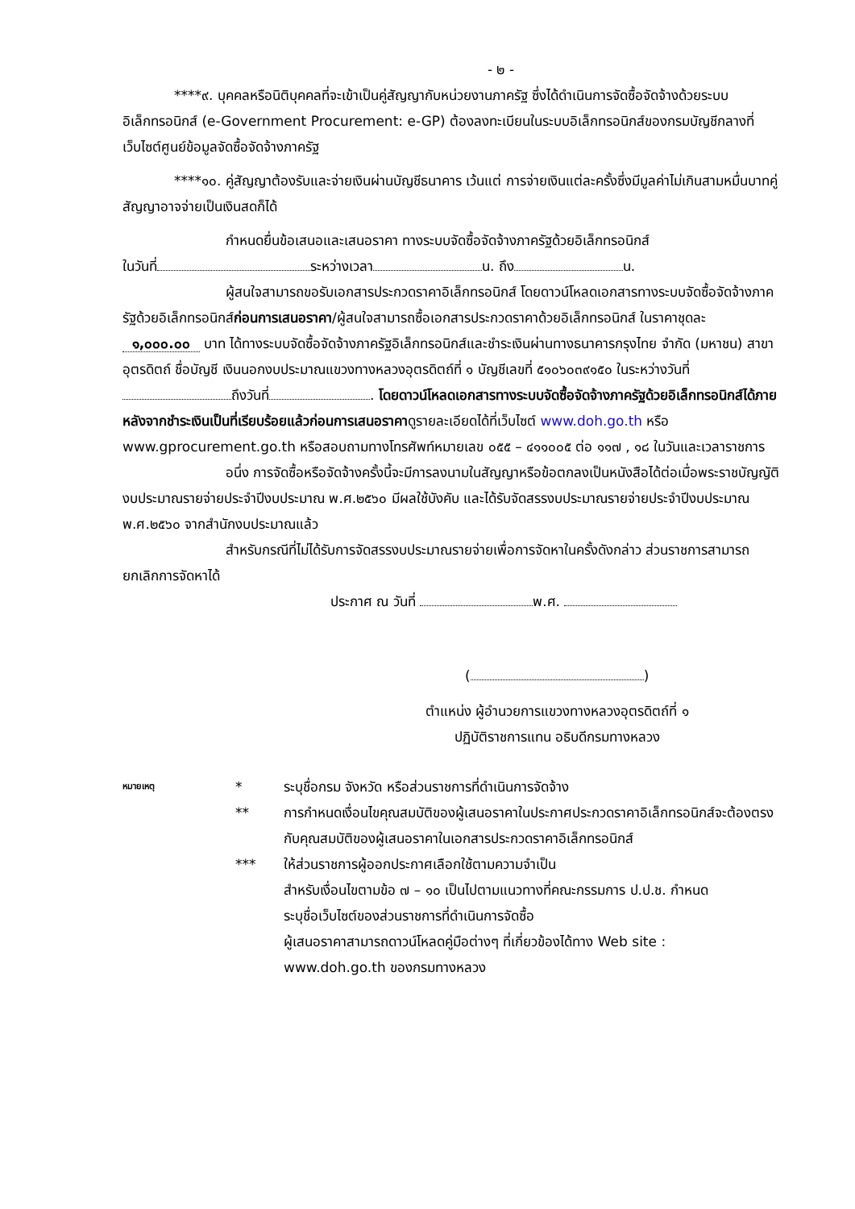- ๒ -
****๙. บุคคลหรือนิติบุคคลที่จะเข้าเป็นคู่สัญญากับหน่วยงานภาครัฐ ซึ่งได้ดำเนินการจัดซื้อจัดจ้างด้วยระบบอิเล็กทรอนิกส์ (e-Government Procurement: e-GP) ต้องลงทะเบียนในระบบอิเล็กทรอนิกส์ของกรมบัญชีกลางที่เว็บไซต์ศูนย์ข้อมูลจัดซื้อจัดจ้างภาครัฐ
****๑๐. คู่สัญญาต้องรับและจ่ายเงินผ่านบัญชีธนาคาร เว้นแต่ การจ่ายเงินแต่ละครั้งซึ่งมีมูลค่าไม่เกินสามหมื่นบาทคู่สัญญาอาจจ่ายเป็นเงินสดก็ได้
กำหนดยื่นข้อเสนอและเสนอราคา ทางระบบจัดซื้อจัดจ้างภาครัฐด้วยอิเล็กทรอนิกส์
ในวันที่ ระหว่างเวลา น. ถึง น.
ผู้สนใจสามารถขอรับเอกสารประกวดราคาอิเล็กทรอนิกส์ โดยดาวน์โหลดเอกสารทางระบบจัดซื้อจัดจ้างภาครัฐด้วยอิเล็กทรอนิกส์ก่อนการเสนอราคา/ผู้สนใจสามารถซื้อเอกสารประกวดราคาด้วยอิเล็กทรอนิกส์ ในราคาชุดละ ๑,๐๐๐.๐๐ บาท ได้ทางระบบจัดซื้อจัดจ้างภาครัฐอิเล็กทรอนิกส์และชำระเงินผ่านทางธนาคารกรุงไทย จำกัด (มหาชน) สาขาอุตรดิตถ์ ชื่อบัญชี เงินนอกงบประมาณแขวงทางหลวงอุตรดิตถ์ที่ ๑ บัญชีเลขที่ ๕๑๐๖๐๓๙๑๕๐ ในระหว่างวันที่ ถึงวันที่ . โดยดาวน์โหลดเอกสารทางระบบจัดซื้อจัดจ้างภาครัฐด้วยอิเล็กทรอนิกส์ได้ภายหลังจากชำระเงินเป็นที่เรียบร้อยแล้วก่อนการเสนอราคาดูรายละเอียดได้ที่เว็บไซต์ www.doh.go.th หรือ www.gprocurement.go.th หรือสอบถามทางโทรศัพท์หมายเลข ๐๕๕ – ๔๑๑๐๐๕ ต่อ ๑๑๗ , ๑๘ ในวันและเวลาราชการ
อนึ่ง การจัดซื้อหรือจัดจ้างครั้งนี้จะมีการลงนามในสัญญาหรือข้อตกลงเป็นหนังสือได้ต่อเมื่อพระราชบัญญัติงบประมาณรายจ่ายประจำปีงบประมาณ พ.ศ.๒๕๖๐ มีผลใช้บังคับ และได้รับจัดสรรงบประมาณรายจ่ายประจำปีงบประมาณ พ.ศ.๒๕๖๐ จากสำนักงบประมาณแล้ว
สำหรับกรณีที่ไม่ได้รับการจัดสรรงบประมาณรายจ่ายเพื่อการจัดหาในครั้งดังกล่าว ส่วนราชการสามารถยกเลิกการจัดหาได้
ประกาศ ณ วันที่ พ.ศ.
( )
ตำแหน่ง ผู้อำนวยการแขวงทางหลวงอุตรดิตถ์ที่ ๑
ปฏิบัติราชการแทน อธิบดีกรมทางหลวง
หมายเหตุ
*
ระบุชื่อกรม จังหวัด หรือส่วนราชการที่ดำเนินการจัดจ้าง
**
การกำหนดเงื่อนไขคุณสมบัติของผู้เสนอราคาในประกาศประกวดราคาอิเล็กทรอนิกส์จะต้องตรงกับคุณสมบัติของผู้เสนอราคาในเอกสารประกวดราคาอิเล็กทรอนิกส์
***
ให้ส่วนราชการผู้ออกประกาศเลือกใช้ตามความจำเป็น
สำหรับเงื่อนไขตามข้อ ๗ – ๑๐ เป็นไปตามแนวทางที่คณะกรรมการ ป.ป.ช. กำหนด
ระบุชื่อเว็บไซต์ของส่วนราชการที่ดำเนินการจัดซื้อ
ผู้เสนอราคาสามารถดาวน์โหลดคู่มือต่างๆ ที่เกี่ยวข้องได้ทาง Web site :
www.doh.go.th ของกรมทางหลวง